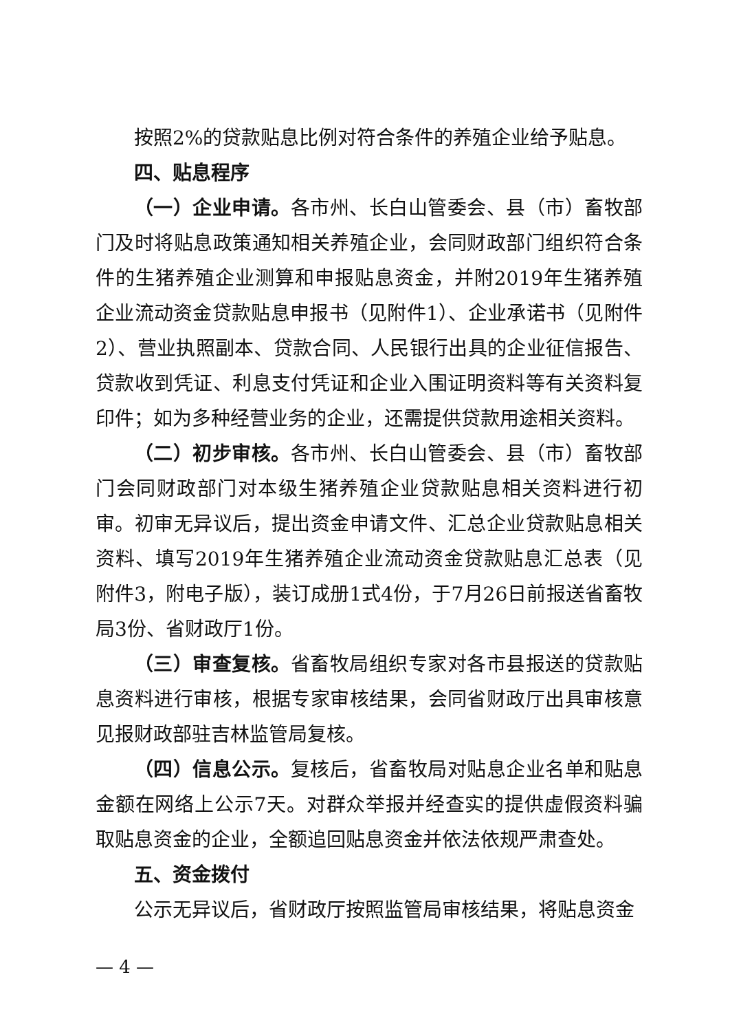按照2%的贷款贴息比例对符合条件的养殖企业给予贴息。
四、贴息程序
（一）企业申请。各市州、长白山管委会、县（市）畜牧部门及时将贴息政策通知相关养殖企业，会同财政部门组织符合条件的生猪养殖企业测算和申报贴息资金，并附2019年生猪养殖企业流动资金贷款贴息申报书（见附件1）、企业承诺书（见附件2）、营业执照副本、贷款合同、人民银行出具的企业征信报告、贷款收到凭证、利息支付凭证和企业入围证明资料等有关资料复印件；如为多种经营业务的企业，还需提供贷款用途相关资料。
（二）初步审核。各市州、长白山管委会、县（市）畜牧部门会同财政部门对本级生猪养殖企业贷款贴息相关资料进行初审。初审无异议后，提出资金申请文件、汇总企业贷款贴息相关资料、填写2019年生猪养殖企业流动资金贷款贴息汇总表（见附件3，附电子版），装订成册1式4份，于7月26日前报送省畜牧局3份、省财政厅1份。
（三）审查复核。省畜牧局组织专家对各市县报送的贷款贴息资料进行审核，根据专家审核结果，会同省财政厅出具审核意见报财政部驻吉林监管局复核。
（四）信息公示。复核后，省畜牧局对贴息企业名单和贴息金额在网络上公示7天。对群众举报并经查实的提供虚假资料骗取贴息资金的企业，全额追回贴息资金并依法依规严肃查处。
五、资金拨付
公示无异议后，省财政厅按照监管局审核结果，将贴息资金
— 4 —